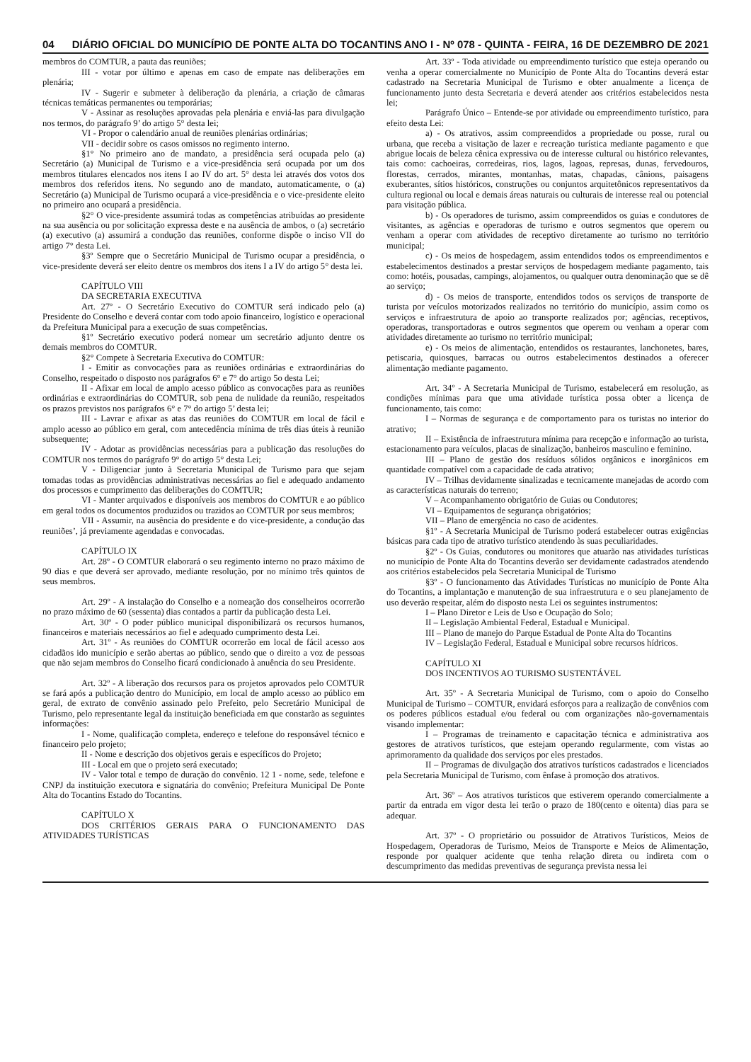04 DIÁRIO OFICIAL DO MUNICÍPIO DE PONTE ALTA DO TOCANTINS ANO I - Nº 078 - QUINTA - FEIRA, 16 DE DEZEMBRO DE 2021
membros do COMTUR, a pauta das reuniões;
III - votar por último e apenas em caso de empate nas deliberações em plenária;
IV - Sugerir e submeter à deliberação da plenária, a criação de câmaras técnicas temáticas permanentes ou temporárias;
V - Assinar as resoluções aprovadas pela plenária e enviá-las para divulgação nos termos, do parágrafo 9’ do artigo 5° desta lei;
VI - Propor o calendário anual de reuniões plenárias ordinárias;
VII - decidir sobre os casos omissos no regimento interno.
§1° No primeiro ano de mandato, a presidência será ocupada pelo (a) Secretário (a) Municipal de Turismo e a vice-presidência será ocupada por um dos membros titulares elencados nos itens I ao IV do art. 5° desta lei através dos votos dos membros dos referidos itens. No segundo ano de mandato, automaticamente, o (a) Secretário (a) Municipal de Turismo ocupará a vice-presidência e o vice-presidente eleito no primeiro ano ocupará a presidência.
§2° O vice-presidente assumirá todas as competências atribuídas ao presidente na sua ausência ou por solicitação expressa deste e na ausência de ambos, o (a) secretário (a) executivo (a) assumirá a condução das reuniões, conforme dispõe o inciso VII do artigo 7° desta Lei.
§3º Sempre que o Secretário Municipal de Turismo ocupar a presidência, o vice-presidente deverá ser eleito dentre os membros dos itens I a IV do artigo 5° desta lei.
CAPÍTULO VIII
DA SECRETARIA EXECUTIVA
Art. 27º - O Secretário Executivo do COMTUR será indicado pelo (a) Presidente do Conselho e deverá contar com todo apoio financeiro, logístico e operacional da Prefeitura Municipal para a execução de suas competências.
§1º Secretário executivo poderá nomear um secretário adjunto dentre os demais membros do COMTUR.
§2° Compete à Secretaria Executiva do COMTUR:
I - Emitir as convocações para as reuniões ordinárias e extraordinárias do Conselho, respeitado o disposto nos parágrafos 6° e 7° do artigo 5o desta Lei;
II - Afixar em local de amplo acesso público as convocações para as reuniões ordinárias e extraordinárias do COMTUR, sob pena de nulidade da reunião, respeitados os prazos previstos nos parágrafos 6° e 7° do artigo 5’ desta lei;
III - Lavrar e afixar as atas das reuniões do COMTUR em local de fácil e amplo acesso ao público em geral, com antecedência mínima de três dias úteis à reunião subsequente;
IV - Adotar as providências necessárias para a publicação das resoluções do COMTUR nos termos do parágrafo 9° do artigo 5° desta Lei;
V - Diligenciar junto à Secretaria Municipal de Turismo para que sejam tomadas todas as providências administrativas necessárias ao fiel e adequado andamento dos processos e cumprimento das deliberações do COMTUR;
VI - Manter arquivados e disponíveis aos membros do COMTUR e ao público em geral todos os documentos produzidos ou trazidos ao COMTUR por seus membros;
VII - Assumir, na ausência do presidente e do vice-presidente, a condução das reuniões’, já previamente agendadas e convocadas.
CAPÍTULO IX
Art. 28º - O COMTUR elaborará o seu regimento interno no prazo máximo de 90 dias e que deverá ser aprovado, mediante resolução, por no mínimo três quintos de seus membros.
Art. 29º - A instalação do Conselho e a nomeação dos conselheiros ocorrerão no prazo máximo de 60 (sessenta) dias contados a partir da publicação desta Lei.
Art. 30º - O poder público municipal disponibilizará os recursos humanos, financeiros e materiais necessários ao fiel e adequado cumprimento desta Lei.
Art. 31º - As reuniões do COMTUR ocorrerão em local de fácil acesso aos cidadãos ido município e serão abertas ao público, sendo que o direito a voz de pessoas que não sejam membros do Conselho ficará condicionado à anuência do seu Presidente.
Art. 32º - A liberação dos recursos para os projetos aprovados pelo COMTUR se fará após a publicação dentro do Município, em local de amplo acesso ao público em geral, de extrato de convênio assinado pelo Prefeito, pelo Secretário Municipal de Turismo, pelo representante legal da instituição beneficiada em que constarão as seguintes informações:
I - Nome, qualificação completa, endereço e telefone do responsável técnico e financeiro pelo projeto;
II - Nome e descrição dos objetivos gerais e específicos do Projeto;
III - Local em que o projeto será executado;
IV - Valor total e tempo de duração do convênio. 12 1 - nome, sede, telefone e CNPJ da instituição executora e signatária do convênio; Prefeitura Municipal De Ponte Alta do Tocantins Estado do Tocantins.
CAPÍTULO X
DOS CRITÉRIOS GERAIS PARA O FUNCIONAMENTO DAS ATIVIDADES TURÍSTICAS
Art. 33º - Toda atividade ou empreendimento turístico que esteja operando ou venha a operar comercialmente no Município de Ponte Alta do Tocantins deverá estar cadastrado na Secretaria Municipal de Turismo e obter anualmente a licença de funcionamento junto desta Secretaria e deverá atender aos critérios estabelecidos nesta lei;
Parágrafo Único – Entende-se por atividade ou empreendimento turístico, para efeito desta Lei:
a) - Os atrativos, assim compreendidos a propriedade ou posse, rural ou urbana, que receba a visitação de lazer e recreação turística mediante pagamento e que abrigue locais de beleza cênica expressiva ou de interesse cultural ou histórico relevantes, tais como: cachoeiras, corredeiras, rios, lagos, lagoas, represas, dunas, fervedouros, florestas, cerrados, mirantes, montanhas, matas, chapadas, cânions, paisagens exuberantes, sítios históricos, construções ou conjuntos arquitetônicos representativos da cultura regional ou local e demais áreas naturais ou culturais de interesse real ou potencial para visitação pública.
b) - Os operadores de turismo, assim compreendidos os guias e condutores de visitantes, as agências e operadoras de turismo e outros segmentos que operem ou venham a operar com atividades de receptivo diretamente ao turismo no território municipal;
c) - Os meios de hospedagem, assim entendidos todos os empreendimentos e estabelecimentos destinados a prestar serviços de hospedagem mediante pagamento, tais como: hotéis, pousadas, campings, alojamentos, ou qualquer outra denominação que se dê ao serviço;
d) - Os meios de transporte, entendidos todos os serviços de transporte de turista por veículos motorizados realizados no território do município, assim como os serviços e infraestrutura de apoio ao transporte realizados por; agências, receptivos, operadoras, transportadoras e outros segmentos que operem ou venham a operar com atividades diretamente ao turismo no território municipal;
e) - Os meios de alimentação, entendidos os restaurantes, lanchonetes, bares, petiscaria, quiosques, barracas ou outros estabelecimentos destinados a oferecer alimentação mediante pagamento.
Art. 34º - A Secretaria Municipal de Turismo, estabelecerá em resolução, as condições mínimas para que uma atividade turística possa obter a licença de funcionamento, tais como:
I – Normas de segurança e de comportamento para os turistas no interior do atrativo;
II – Existência de infraestrutura mínima para recepção e informação ao turista, estacionamento para veículos, placas de sinalização, banheiros masculino e feminino.
III – Plano de gestão dos resíduos sólidos orgânicos e inorgânicos em quantidade compatível com a capacidade de cada atrativo;
IV – Trilhas devidamente sinalizadas e tecnicamente manejadas de acordo com as características naturais do terreno;
V – Acompanhamento obrigatório de Guias ou Condutores;
VI – Equipamentos de segurança obrigatórios;
VII – Plano de emergência no caso de acidentes.
§1º - A Secretaria Municipal de Turismo poderá estabelecer outras exigências básicas para cada tipo de atrativo turístico atendendo às suas peculiaridades.
§2º - Os Guias, condutores ou monitores que atuarão nas atividades turísticas no município de Ponte Alta do Tocantins deverão ser devidamente cadastrados atendendo aos critérios estabelecidos pela Secretaria Municipal de Turismo
§3º - O funcionamento das Atividades Turísticas no município de Ponte Alta do Tocantins, a implantação e manutenção de sua infraestrutura e o seu planejamento de uso deverão respeitar, além do disposto nesta Lei os seguintes instrumentos:
I – Plano Diretor e Leis de Uso e Ocupação do Solo;
II – Legislação Ambiental Federal, Estadual e Municipal.
III – Plano de manejo do Parque Estadual de Ponte Alta do Tocantins
IV – Legislação Federal, Estadual e Municipal sobre recursos hídricos.
CAPÍTULO XI
DOS INCENTIVOS AO TURISMO SUSTENTÁVEL
Art. 35º - A Secretaria Municipal de Turismo, com o apoio do Conselho Municipal de Turismo – COMTUR, envidará esforços para a realização de convênios com os poderes públicos estadual e/ou federal ou com organizações não-governamentais visando implementar:
I – Programas de treinamento e capacitação técnica e administrativa aos gestores de atrativos turísticos, que estejam operando regularmente, com vistas ao aprimoramento da qualidade dos serviços por eles prestados.
II – Programas de divulgação dos atrativos turísticos cadastrados e licenciados pela Secretaria Municipal de Turismo, com ênfase à promoção dos atrativos.
Art. 36º – Aos atrativos turísticos que estiverem operando comercialmente a partir da entrada em vigor desta lei terão o prazo de 180(cento e oitenta) dias para se adequar.
Art. 37º - O proprietário ou possuidor de Atrativos Turísticos, Meios de Hospedagem, Operadoras de Turismo, Meios de Transporte e Meios de Alimentação, responde por qualquer acidente que tenha relação direta ou indireta com o descumprimento das medidas preventivas de segurança prevista nessa lei